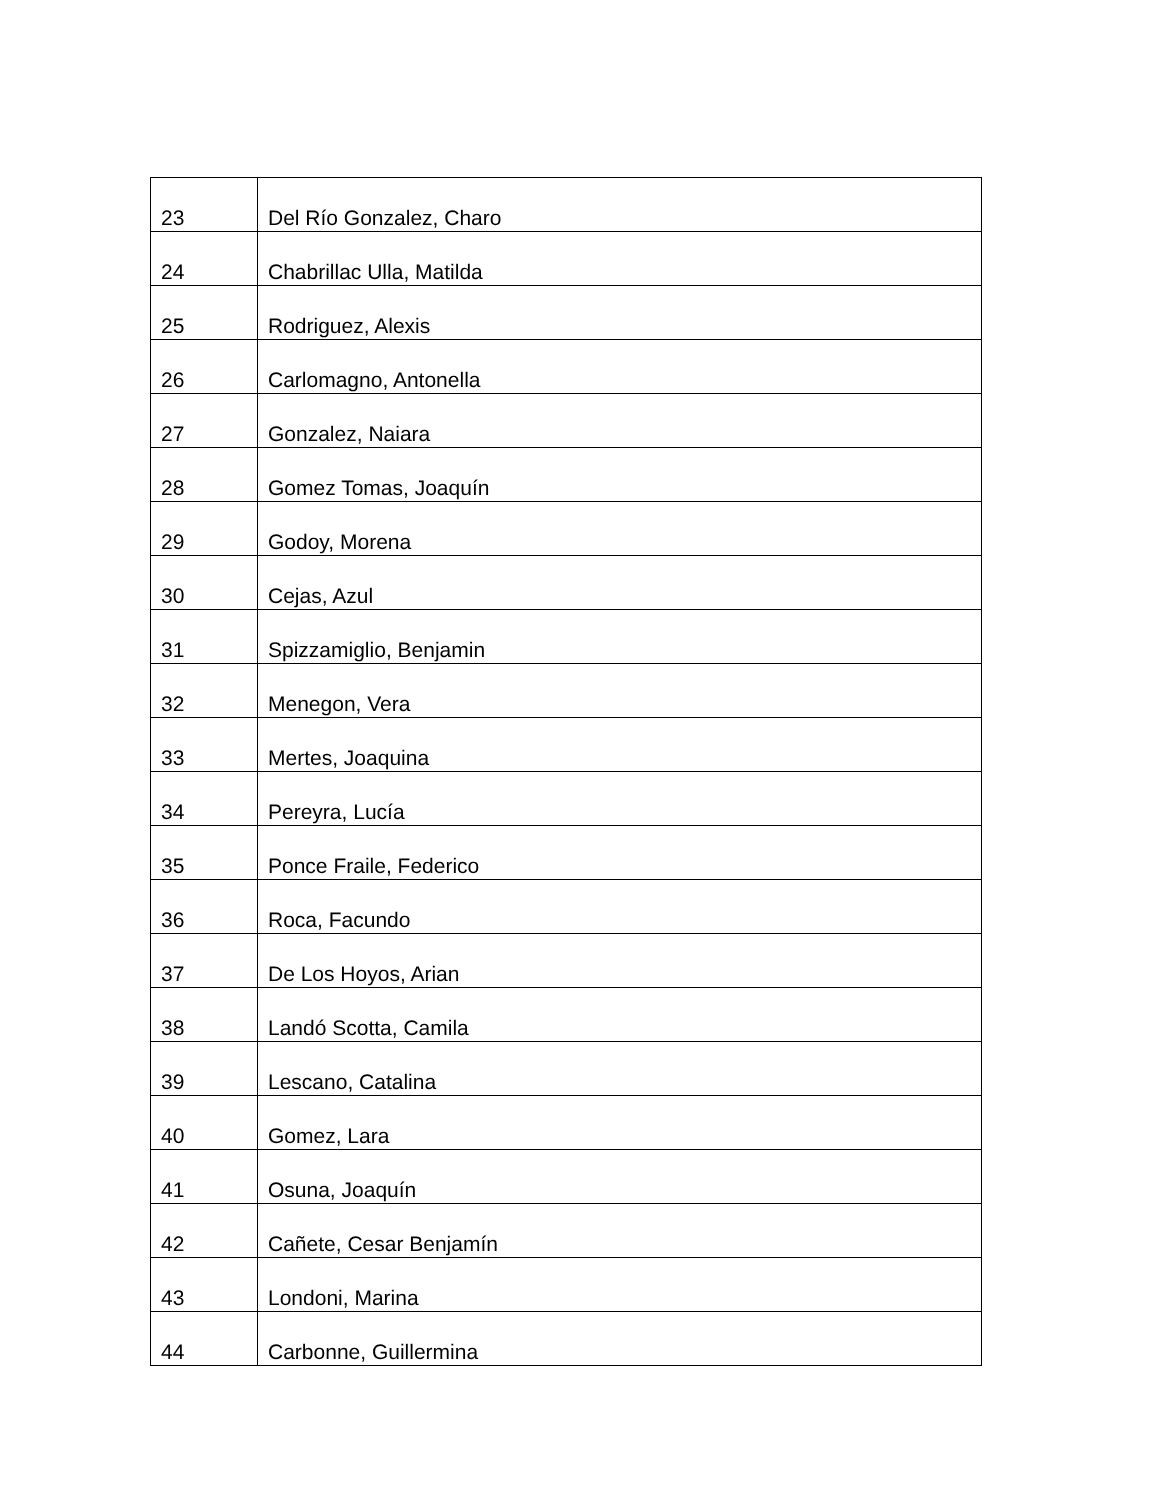| 23 | Del Río Gonzalez, Charo |
| 24 | Chabrillac Ulla, Matilda |
| 25 | Rodriguez, Alexis |
| 26 | Carlomagno, Antonella |
| 27 | Gonzalez, Naiara |
| 28 | Gomez Tomas, Joaquín |
| 29 | Godoy, Morena |
| 30 | Cejas, Azul |
| 31 | Spizzamiglio, Benjamin |
| 32 | Menegon, Vera |
| 33 | Mertes, Joaquina |
| 34 | Pereyra, Lucía |
| 35 | Ponce Fraile, Federico |
| 36 | Roca, Facundo |
| 37 | De Los Hoyos, Arian |
| 38 | Landó Scotta, Camila |
| 39 | Lescano, Catalina |
| 40 | Gomez, Lara |
| 41 | Osuna, Joaquín |
| 42 | Cañete, Cesar Benjamín |
| 43 | Londoni, Marina |
| 44 | Carbonne, Guillermina |